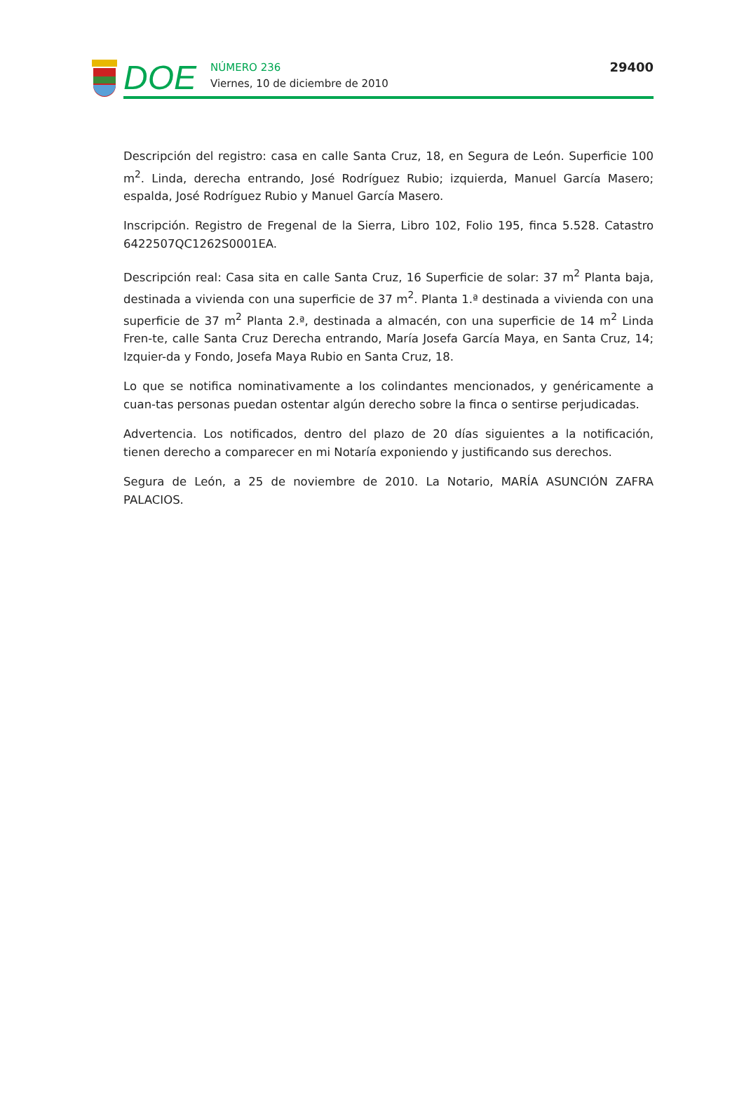DOE
NÚMERO 236
Viernes, 10 de diciembre de 2010
29400
Descripción del registro: casa en calle Santa Cruz, 18, en Segura de León. Superficie 100 m<sup>2</sup>. Linda, derecha entrando, José Rodríguez Rubio; izquierda, Manuel García Masero; espalda, José Rodríguez Rubio y Manuel García Masero.
Inscripción. Registro de Fregenal de la Sierra, Libro 102, Folio 195, finca 5.528. Catastro 6422507QC1262S0001EA.
Descripción real: Casa sita en calle Santa Cruz, 16 Superficie de solar: 37 m<sup>2</sup> Planta baja, destinada a vivienda con una superficie de 37 m<sup>2</sup>. Planta 1.ª destinada a vivienda con una superficie de 37 m<sup>2</sup> Planta 2.ª, destinada a almacén, con una superficie de 14 m<sup>2</sup> Linda Fren-te, calle Santa Cruz Derecha entrando, María Josefa García Maya, en Santa Cruz, 14; Izquier-da y Fondo, Josefa Maya Rubio en Santa Cruz, 18.
Lo que se notifica nominativamente a los colindantes mencionados, y genéricamente a cuan-tas personas puedan ostentar algún derecho sobre la finca o sentirse perjudicadas.
Advertencia. Los notificados, dentro del plazo de 20 días siguientes a la notificación, tienen derecho a comparecer en mi Notaría exponiendo y justificando sus derechos.
Segura de León, a 25 de noviembre de 2010. La Notario, MARÍA ASUNCIÓN ZAFRA PALACIOS.